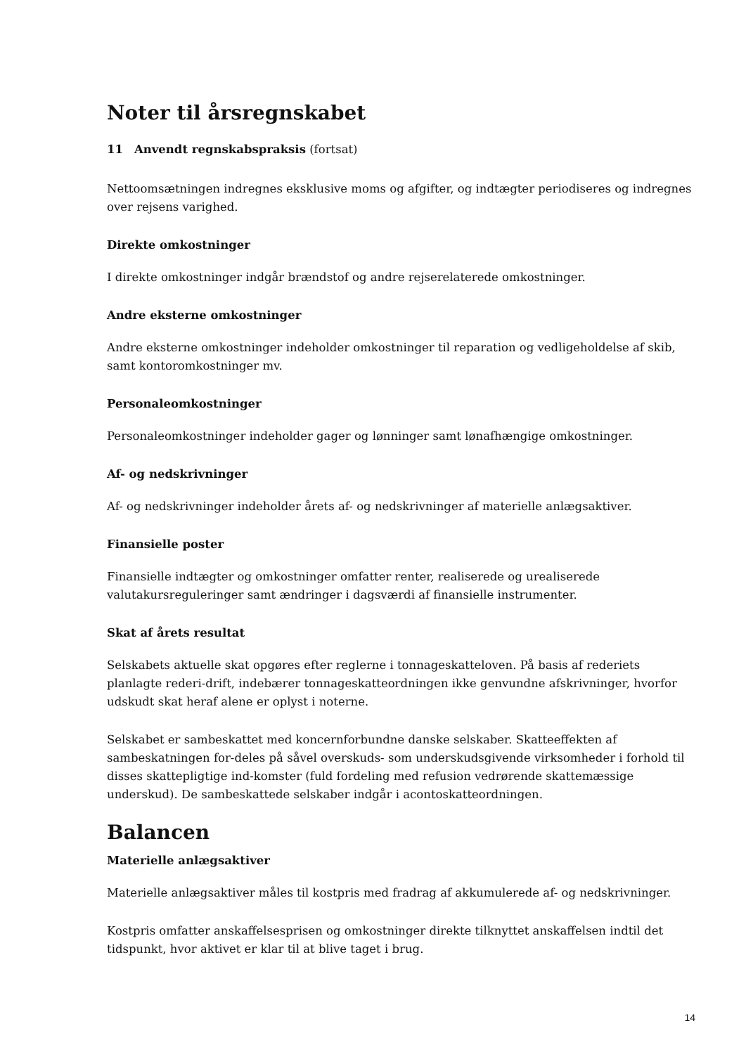Noter til årsregnskabet
11 Anvendt regnskabspraksis (fortsat)
Nettoomsætningen indregnes eksklusive moms og afgifter, og indtægter periodiseres og indregnes over rejsens varighed.
Direkte omkostninger
I direkte omkostninger indgår brændstof og andre rejserelaterede omkostninger.
Andre eksterne omkostninger
Andre eksterne omkostninger indeholder omkostninger til reparation og vedligeholdelse af skib, samt kontoromkostninger mv.
Personaleomkostninger
Personaleomkostninger indeholder gager og lønninger samt lønafhængige omkostninger.
Af- og nedskrivninger
Af- og nedskrivninger indeholder årets af- og nedskrivninger af materielle anlægsaktiver.
Finansielle poster
Finansielle indtægter og omkostninger omfatter renter, realiserede og urealiserede valutakursreguleringer samt ændringer i dagsværdi af finansielle instrumenter.
Skat af årets resultat
Selskabets aktuelle skat opgøres efter reglerne i tonnageskatteloven. På basis af rederiets planlagte rederi-drift, indebærer tonnageskatteordningen ikke genvundne afskrivninger, hvorfor udskudt skat heraf alene er oplyst i noterne.
Selskabet er sambeskattet med koncernforbundne danske selskaber. Skatteeffekten af sambeskatningen for-deles på såvel overskuds- som underskudsgivende virksomheder i forhold til disses skattepligtige ind-komster (fuld fordeling med refusion vedrørende skattemæssige underskud). De sambeskattede selskaber indgår i acontoskatteordningen.
Balancen
Materielle anlægsaktiver
Materielle anlægsaktiver måles til kostpris med fradrag af akkumulerede af- og nedskrivninger.
Kostpris omfatter anskaffelsesprisen og omkostninger direkte tilknyttet anskaffelsen indtil det tidspunkt, hvor aktivet er klar til at blive taget i brug.
14